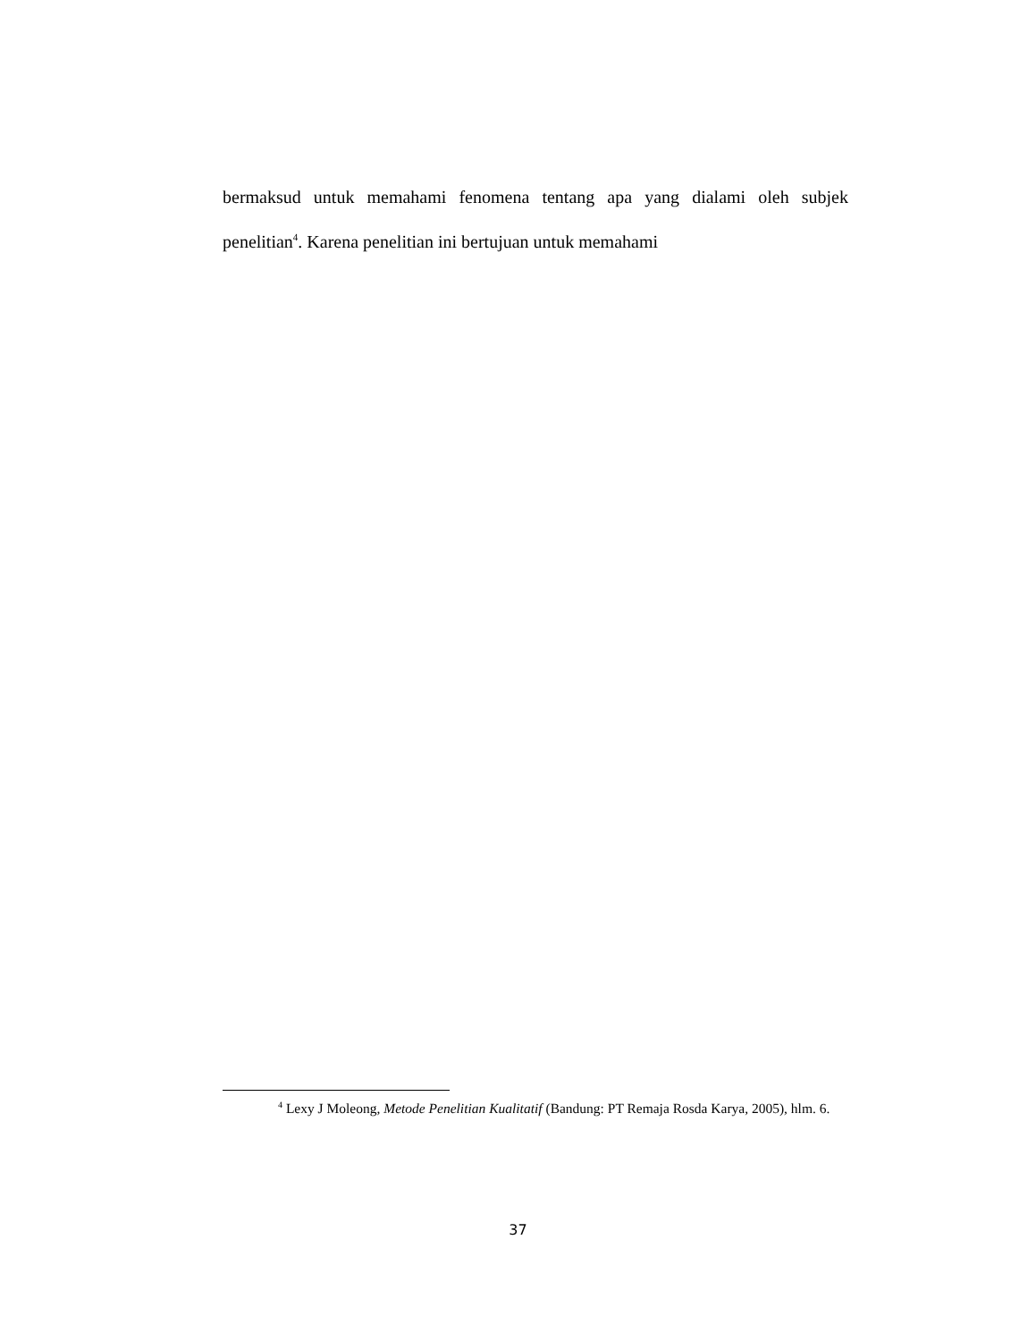bermaksud untuk memahami fenomena tentang apa yang dialami oleh subjek penelitian<sup>4</sup>. Karena penelitian ini bertujuan untuk memahami
<sup>4</sup> Lexy J Moleong, Metode Penelitian Kualitatif (Bandung: PT Remaja Rosda Karya, 2005), hlm. 6.
37